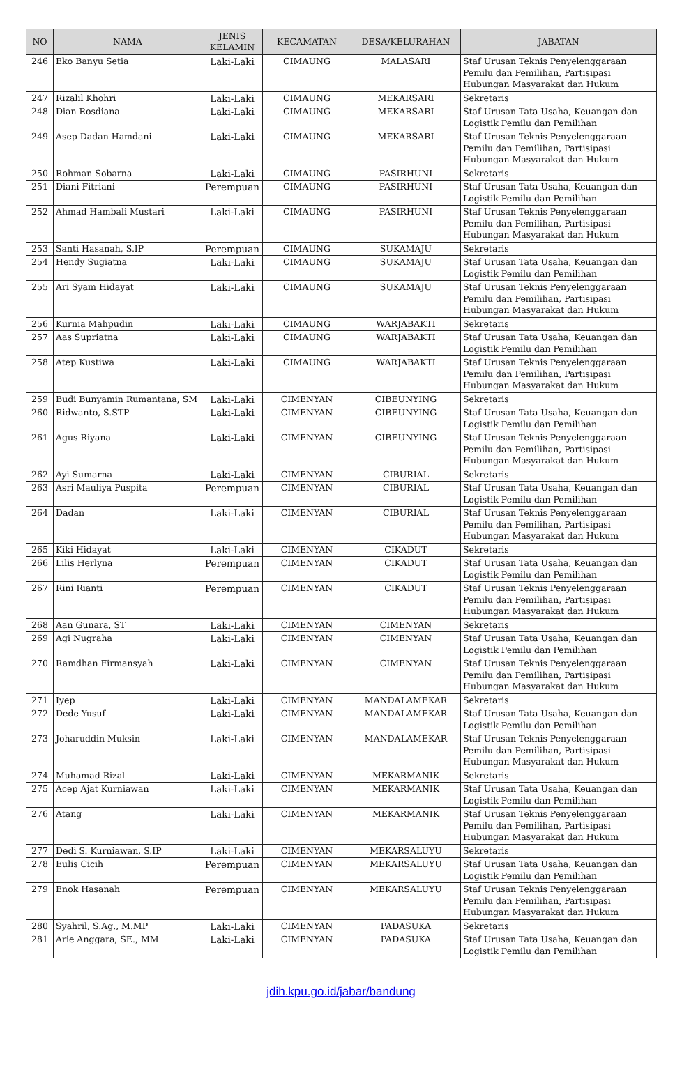| NO | NAMA | JENIS KELAMIN | KECAMATAN | DESA/KELURAHAN | JABATAN |
| --- | --- | --- | --- | --- | --- |
| 246 | Eko Banyu Setia | Laki-Laki | CIMAUNG | MALASARI | Staf Urusan Teknis Penyelenggaraan Pemilu dan Pemilihan, Partisipasi Hubungan Masyarakat dan Hukum |
| 247 | Rizalil Khohri | Laki-Laki | CIMAUNG | MEKARSARI | Sekretaris |
| 248 | Dian Rosdiana | Laki-Laki | CIMAUNG | MEKARSARI | Staf Urusan Tata Usaha, Keuangan dan Logistik Pemilu dan Pemilihan |
| 249 | Asep Dadan Hamdani | Laki-Laki | CIMAUNG | MEKARSARI | Staf Urusan Teknis Penyelenggaraan Pemilu dan Pemilihan, Partisipasi Hubungan Masyarakat dan Hukum |
| 250 | Rohman Sobarna | Laki-Laki | CIMAUNG | PASIRHUNI | Sekretaris |
| 251 | Diani Fitriani | Perempuan | CIMAUNG | PASIRHUNI | Staf Urusan Tata Usaha, Keuangan dan Logistik Pemilu dan Pemilihan |
| 252 | Ahmad Hambali Mustari | Laki-Laki | CIMAUNG | PASIRHUNI | Staf Urusan Teknis Penyelenggaraan Pemilu dan Pemilihan, Partisipasi Hubungan Masyarakat dan Hukum |
| 253 | Santi Hasanah, S.IP | Perempuan | CIMAUNG | SUKAMAJU | Sekretaris |
| 254 | Hendy Sugiatna | Laki-Laki | CIMAUNG | SUKAMAJU | Staf Urusan Tata Usaha, Keuangan dan Logistik Pemilu dan Pemilihan |
| 255 | Ari Syam Hidayat | Laki-Laki | CIMAUNG | SUKAMAJU | Staf Urusan Teknis Penyelenggaraan Pemilu dan Pemilihan, Partisipasi Hubungan Masyarakat dan Hukum |
| 256 | Kurnia Mahpudin | Laki-Laki | CIMAUNG | WARJABAKTI | Sekretaris |
| 257 | Aas Supriatna | Laki-Laki | CIMAUNG | WARJABAKTI | Staf Urusan Tata Usaha, Keuangan dan Logistik Pemilu dan Pemilihan |
| 258 | Atep Kustiwa | Laki-Laki | CIMAUNG | WARJABAKTI | Staf Urusan Teknis Penyelenggaraan Pemilu dan Pemilihan, Partisipasi Hubungan Masyarakat dan Hukum |
| 259 | Budi Bunyamin Rumantana, SM | Laki-Laki | CIMENYAN | CIBEUNYING | Sekretaris |
| 260 | Ridwanto, S.STP | Laki-Laki | CIMENYAN | CIBEUNYING | Staf Urusan Tata Usaha, Keuangan dan Logistik Pemilu dan Pemilihan |
| 261 | Agus Riyana | Laki-Laki | CIMENYAN | CIBEUNYING | Staf Urusan Teknis Penyelenggaraan Pemilu dan Pemilihan, Partisipasi Hubungan Masyarakat dan Hukum |
| 262 | Ayi Sumarna | Laki-Laki | CIMENYAN | CIBURIAL | Sekretaris |
| 263 | Asri Mauliya Puspita | Perempuan | CIMENYAN | CIBURIAL | Staf Urusan Tata Usaha, Keuangan dan Logistik Pemilu dan Pemilihan |
| 264 | Dadan | Laki-Laki | CIMENYAN | CIBURIAL | Staf Urusan Teknis Penyelenggaraan Pemilu dan Pemilihan, Partisipasi Hubungan Masyarakat dan Hukum |
| 265 | Kiki Hidayat | Laki-Laki | CIMENYAN | CIKADUT | Sekretaris |
| 266 | Lilis Herlyna | Perempuan | CIMENYAN | CIKADUT | Staf Urusan Tata Usaha, Keuangan dan Logistik Pemilu dan Pemilihan |
| 267 | Rini Rianti | Perempuan | CIMENYAN | CIKADUT | Staf Urusan Teknis Penyelenggaraan Pemilu dan Pemilihan, Partisipasi Hubungan Masyarakat dan Hukum |
| 268 | Aan Gunara, ST | Laki-Laki | CIMENYAN | CIMENYAN | Sekretaris |
| 269 | Agi Nugraha | Laki-Laki | CIMENYAN | CIMENYAN | Staf Urusan Tata Usaha, Keuangan dan Logistik Pemilu dan Pemilihan |
| 270 | Ramdhan Firmansyah | Laki-Laki | CIMENYAN | CIMENYAN | Staf Urusan Teknis Penyelenggaraan Pemilu dan Pemilihan, Partisipasi Hubungan Masyarakat dan Hukum |
| 271 | Iyep | Laki-Laki | CIMENYAN | MANDALAMEKAR | Sekretaris |
| 272 | Dede Yusuf | Laki-Laki | CIMENYAN | MANDALAMEKAR | Staf Urusan Tata Usaha, Keuangan dan Logistik Pemilu dan Pemilihan |
| 273 | Joharuddin Muksin | Laki-Laki | CIMENYAN | MANDALAMEKAR | Staf Urusan Teknis Penyelenggaraan Pemilu dan Pemilihan, Partisipasi Hubungan Masyarakat dan Hukum |
| 274 | Muhamad Rizal | Laki-Laki | CIMENYAN | MEKARMANIK | Sekretaris |
| 275 | Acep Ajat Kurniawan | Laki-Laki | CIMENYAN | MEKARMANIK | Staf Urusan Tata Usaha, Keuangan dan Logistik Pemilu dan Pemilihan |
| 276 | Atang | Laki-Laki | CIMENYAN | MEKARMANIK | Staf Urusan Teknis Penyelenggaraan Pemilu dan Pemilihan, Partisipasi Hubungan Masyarakat dan Hukum |
| 277 | Dedi S. Kurniawan, S.IP | Laki-Laki | CIMENYAN | MEKARSALUYU | Sekretaris |
| 278 | Eulis Cicih | Perempuan | CIMENYAN | MEKARSALUYU | Staf Urusan Tata Usaha, Keuangan dan Logistik Pemilu dan Pemilihan |
| 279 | Enok Hasanah | Perempuan | CIMENYAN | MEKARSALUYU | Staf Urusan Teknis Penyelenggaraan Pemilu dan Pemilihan, Partisipasi Hubungan Masyarakat dan Hukum |
| 280 | Syahril, S.Ag., M.MP | Laki-Laki | CIMENYAN | PADASUKA | Sekretaris |
| 281 | Arie Anggara, SE., MM | Laki-Laki | CIMENYAN | PADASUKA | Staf Urusan Tata Usaha, Keuangan dan Logistik Pemilu dan Pemilihan |
jdih.kpu.go.id/jabar/bandung